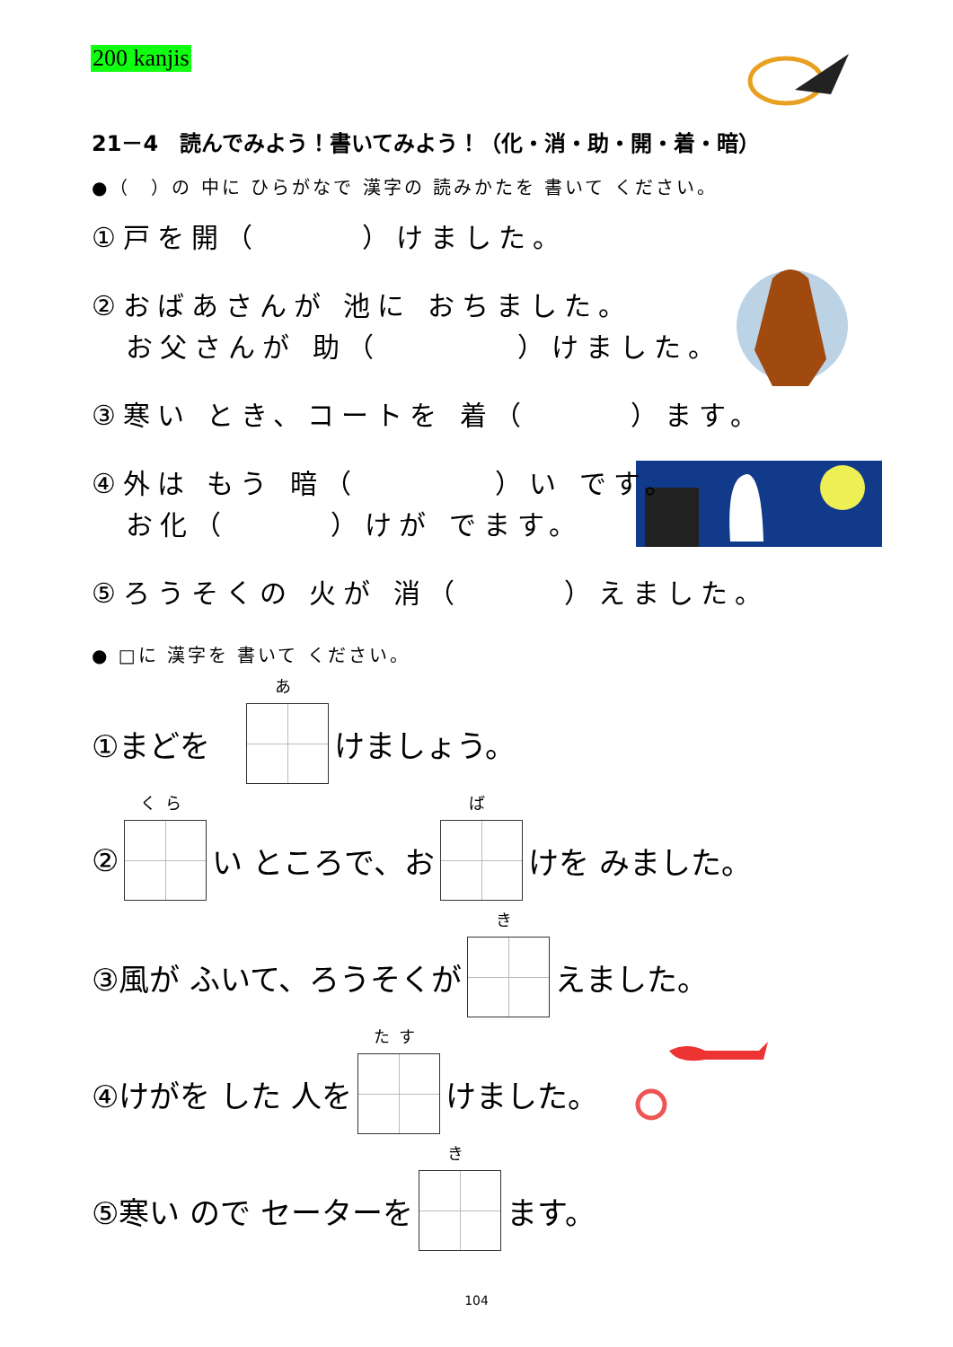200 kanjis
21－4　読んでみよう！書いてみよう！（化・消・助・開・着・暗）
●（　）の 中に ひらがなで 漢字の 読みかたを 書いて ください。
①戸を開（　　　）けました。
②おばあさんが 池に おちました。
お父さんが 助（　　　　）けました。
③寒い とき、コートを 着（　　　）ます。
④外は もう 暗（　　　　）い です。
お化（　　　）けが でます。
⑤ろうそくの 火が 消（　　　）えました。
● □に 漢字を 書いて ください。
①まどを　あ けましょう。
② くら い ところで、お ば けを みました。
③風が ふいて、ろうそくが き えました。
④けがを した 人を たす けました。
⑤寒い ので セーターを き ます。
104